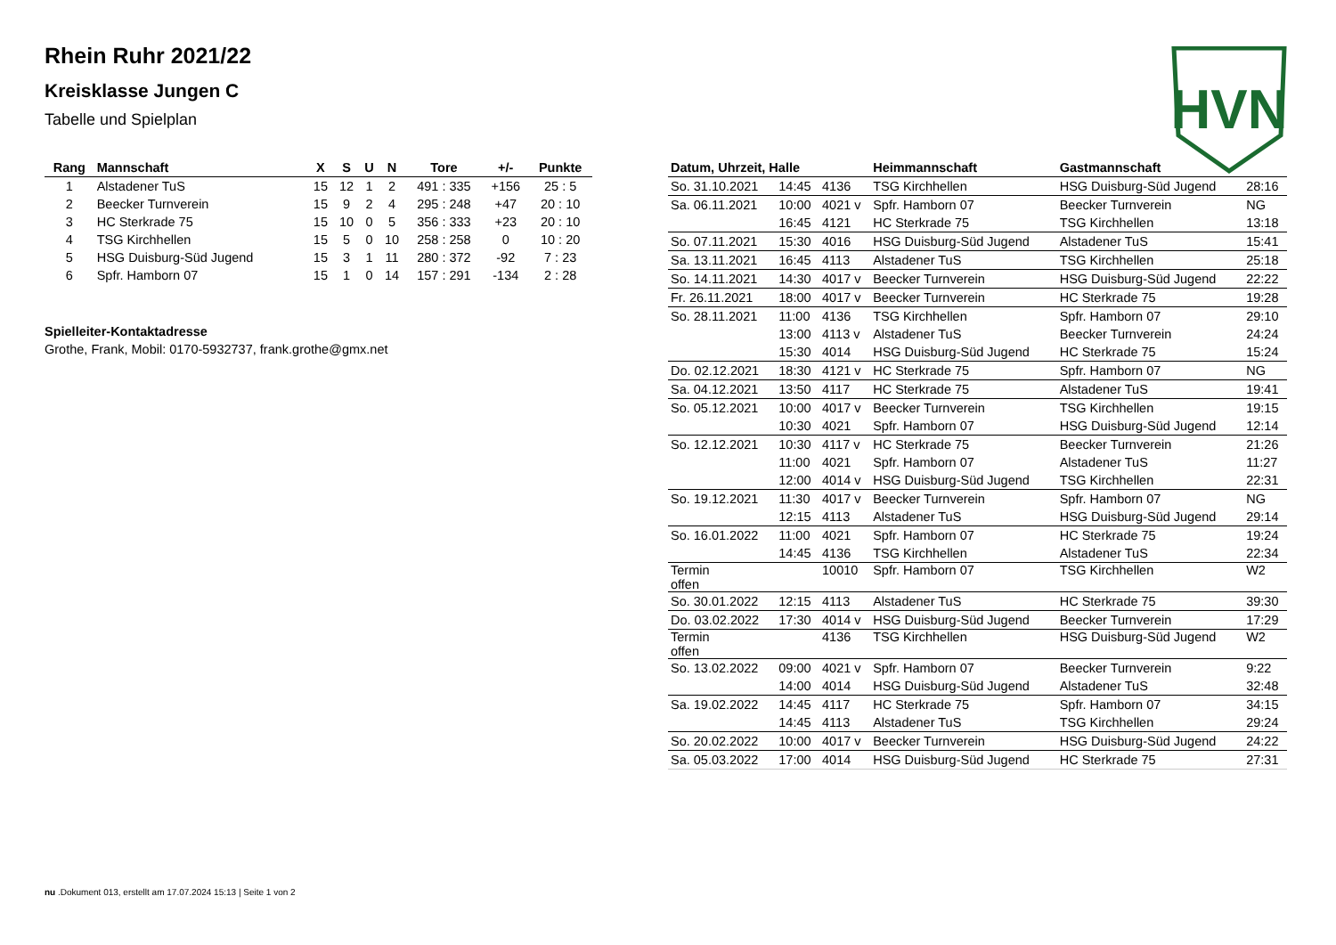Rhein Ruhr 2021/22
Kreisklasse Jungen C
Tabelle und Spielplan
HVN
| Rang | Mannschaft | X | S | U | N | Tore | +/- | Punkte |
| --- | --- | --- | --- | --- | --- | --- | --- | --- |
| 1 | Alstadener TuS | 15 | 12 | 1 | 2 | 491 : 335 | +156 | 25 : 5 |
| 2 | Beecker Turnverein | 15 | 9 | 2 | 4 | 295 : 248 | +47 | 20 : 10 |
| 3 | HC Sterkrade 75 | 15 | 10 | 0 | 5 | 356 : 333 | +23 | 20 : 10 |
| 4 | TSG Kirchhellen | 15 | 5 | 0 | 10 | 258 : 258 | 0 | 10 : 20 |
| 5 | HSG Duisburg-Süd Jugend | 15 | 3 | 1 | 11 | 280 : 372 | -92 | 7 : 23 |
| 6 | Spfr. Hamborn 07 | 15 | 1 | 0 | 14 | 157 : 291 | -134 | 2 : 28 |
Spielleiter-Kontaktadresse
Grothe, Frank, Mobil: 0170-5932737, frank.grothe@gmx.net
| Datum, Uhrzeit, Halle | | | Heimmannschaft | Gastmannschaft | |
| --- | --- | --- | --- | --- | --- |
| So. 31.10.2021 | 14:45 | 4136 | TSG Kirchhellen | HSG Duisburg-Süd Jugend | 28:16 |
| Sa. 06.11.2021 | 10:00 | 4021 v | Spfr. Hamborn 07 | Beecker Turnverein | NG |
| | 16:45 | 4121 | HC Sterkrade 75 | TSG Kirchhellen | 13:18 |
| So. 07.11.2021 | 15:30 | 4016 | HSG Duisburg-Süd Jugend | Alstadener TuS | 15:41 |
| Sa. 13.11.2021 | 16:45 | 4113 | Alstadener TuS | TSG Kirchhellen | 25:18 |
| So. 14.11.2021 | 14:30 | 4017 v | Beecker Turnverein | HSG Duisburg-Süd Jugend | 22:22 |
| Fr. 26.11.2021 | 18:00 | 4017 v | Beecker Turnverein | HC Sterkrade 75 | 19:28 |
| So. 28.11.2021 | 11:00 | 4136 | TSG Kirchhellen | Spfr. Hamborn 07 | 29:10 |
| | 13:00 | 4113 v | Alstadener TuS | Beecker Turnverein | 24:24 |
| | 15:30 | 4014 | HSG Duisburg-Süd Jugend | HC Sterkrade 75 | 15:24 |
| Do. 02.12.2021 | 18:30 | 4121 v | HC Sterkrade 75 | Spfr. Hamborn 07 | NG |
| Sa. 04.12.2021 | 13:50 | 4117 | HC Sterkrade 75 | Alstadener TuS | 19:41 |
| So. 05.12.2021 | 10:00 | 4017 v | Beecker Turnverein | TSG Kirchhellen | 19:15 |
| | 10:30 | 4021 | Spfr. Hamborn 07 | HSG Duisburg-Süd Jugend | 12:14 |
| So. 12.12.2021 | 10:30 | 4117 v | HC Sterkrade 75 | Beecker Turnverein | 21:26 |
| | 11:00 | 4021 | Spfr. Hamborn 07 | Alstadener TuS | 11:27 |
| | 12:00 | 4014 v | HSG Duisburg-Süd Jugend | TSG Kirchhellen | 22:31 |
| So. 19.12.2021 | 11:30 | 4017 v | Beecker Turnverein | Spfr. Hamborn 07 | NG |
| | 12:15 | 4113 | Alstadener TuS | HSG Duisburg-Süd Jugend | 29:14 |
| So. 16.01.2022 | 11:00 | 4021 | Spfr. Hamborn 07 | HC Sterkrade 75 | 19:24 |
| | 14:45 | 4136 | TSG Kirchhellen | Alstadener TuS | 22:34 |
| Termin offen | | 10010 | Spfr. Hamborn 07 | TSG Kirchhellen | W2 |
| So. 30.01.2022 | 12:15 | 4113 | Alstadener TuS | HC Sterkrade 75 | 39:30 |
| Do. 03.02.2022 | 17:30 | 4014 v | HSG Duisburg-Süd Jugend | Beecker Turnverein | 17:29 |
| Termin offen | | 4136 | TSG Kirchhellen | HSG Duisburg-Süd Jugend | W2 |
| So. 13.02.2022 | 09:00 | 4021 v | Spfr. Hamborn 07 | Beecker Turnverein | 9:22 |
| | 14:00 | 4014 | HSG Duisburg-Süd Jugend | Alstadener TuS | 32:48 |
| Sa. 19.02.2022 | 14:45 | 4117 | HC Sterkrade 75 | Spfr. Hamborn 07 | 34:15 |
| | 14:45 | 4113 | Alstadener TuS | TSG Kirchhellen | 29:24 |
| So. 20.02.2022 | 10:00 | 4017 v | Beecker Turnverein | HSG Duisburg-Süd Jugend | 24:22 |
| Sa. 05.03.2022 | 17:00 | 4014 | HSG Duisburg-Süd Jugend | HC Sterkrade 75 | 27:31 |
nu .Dokument 013, erstellt am 17.07.2024 15:13 | Seite 1 von 2